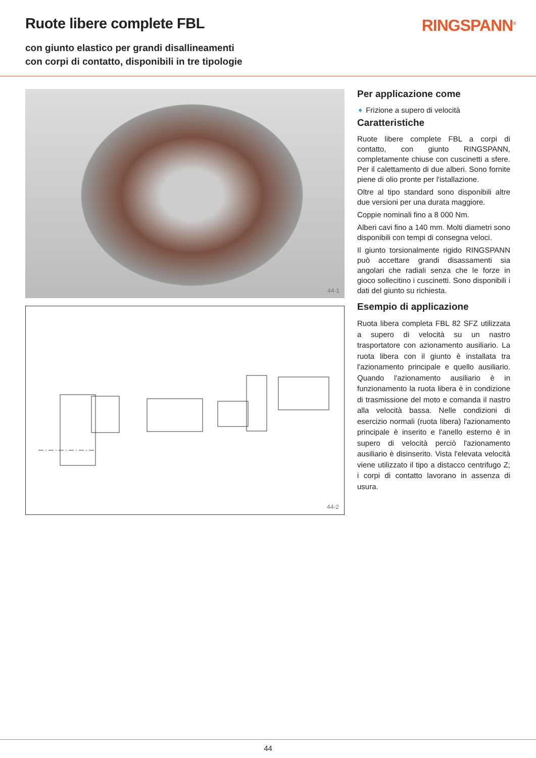Ruote libere complete FBL
con giunto elastico per grandi disallineamenti
con corpi di contatto, disponibili in tre tipologie
RINGSPANN<sup>®</sup>
44-1
44-2
Per applicazione come
➧ Frizione a supero di velocità
Caratteristiche
Ruote libere complete FBL a corpi di contatto, con giunto RINGSPANN, completamente chiuse con cuscinetti a sfere. Per il calettamento di due alberi. Sono fornite piene di olio pronte per l'istallazione.
Oltre al tipo standard sono disponibili altre due versioni per una durata maggiore.
Coppie nominali fino a 8 000 Nm.
Alberi cavi fino a 140 mm. Molti diametri sono disponibili con tempi di consegna veloci.
Il giunto torsionalmente rigido RINGSPANN può accettare grandi disassamenti sia angolari che radiali senza che le forze in gioco sollecitino i cuscinetti. Sono disponibili i dati del giunto su richiesta.
Esempio di applicazione
Ruota libera completa FBL 82 SFZ utilizzata a supero di velocità su un nastro trasportatore con azionamento ausiliario. La ruota libera con il giunto è installata tra l'azionamento principale e quello ausiliario. Quando l'azionamento ausiliario è in funzionamento la ruota libera è in condizione di trasmissione del moto e comanda il nastro alla velocità bassa. Nelle condizioni di esercizio normali (ruota libera) l'azionamento principale è inserito e l'anello esterno è in supero di velocità perciò l'azionamento ausiliario è disinserito. Vista l'elevata velocità viene utilizzato il tipo a distacco centrifugo Z; i corpi di contatto lavorano in assenza di usura.
44